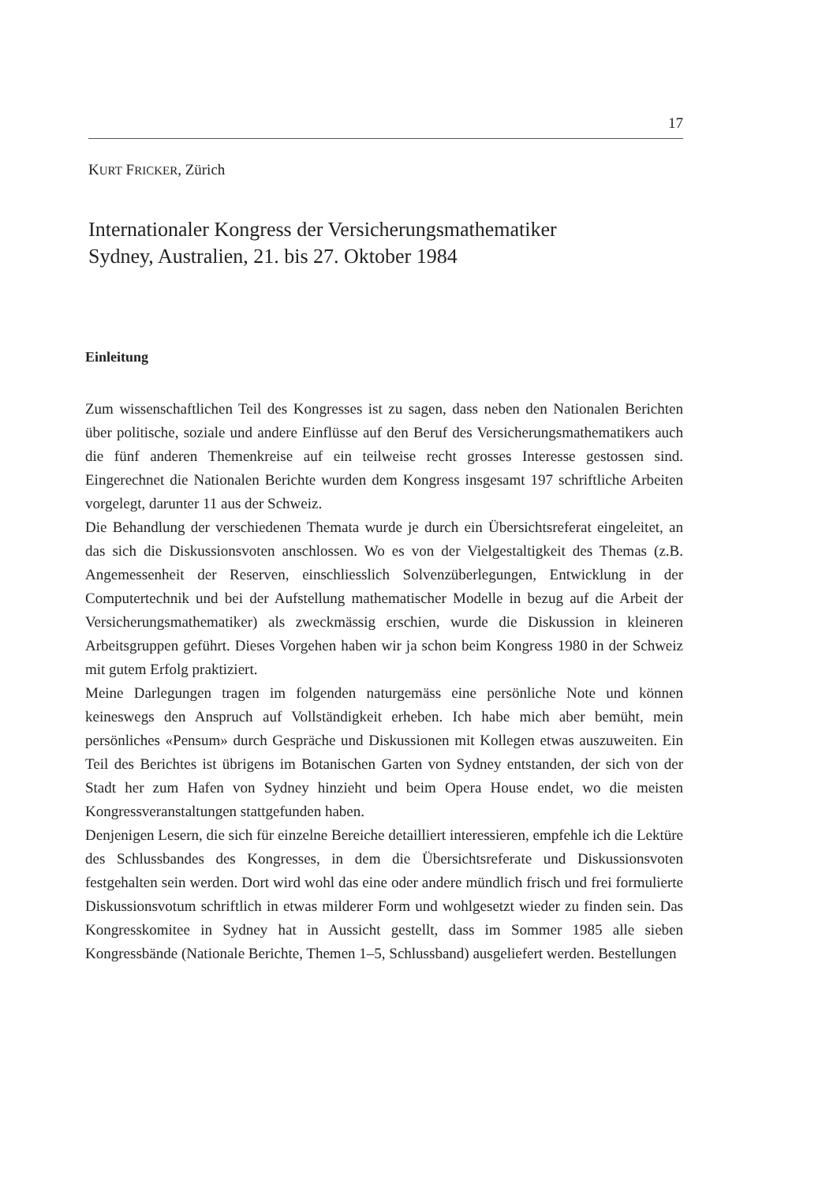17
KURT FRICKER, Zürich
Internationaler Kongress der Versicherungsmathematiker
Sydney, Australien, 21. bis 27. Oktober 1984
Einleitung
Zum wissenschaftlichen Teil des Kongresses ist zu sagen, dass neben den Nationalen Berichten über politische, soziale und andere Einflüsse auf den Beruf des Versicherungsmathematikers auch die fünf anderen Themenkreise auf ein teilweise recht grosses Interesse gestossen sind. Eingerechnet die Nationalen Berichte wurden dem Kongress insgesamt 197 schriftliche Arbeiten vorgelegt, darunter 11 aus der Schweiz.
Die Behandlung der verschiedenen Themata wurde je durch ein Übersichtsreferat eingeleitet, an das sich die Diskussionsvoten anschlossen. Wo es von der Vielgestaltigkeit des Themas (z.B. Angemessenheit der Reserven, einschliesslich Solvenzüberlegungen, Entwicklung in der Computertechnik und bei der Aufstellung mathematischer Modelle in bezug auf die Arbeit der Versicherungsmathematiker) als zweckmässig erschien, wurde die Diskussion in kleineren Arbeitsgruppen geführt. Dieses Vorgehen haben wir ja schon beim Kongress 1980 in der Schweiz mit gutem Erfolg praktiziert.
Meine Darlegungen tragen im folgenden naturgemäss eine persönliche Note und können keineswegs den Anspruch auf Vollständigkeit erheben. Ich habe mich aber bemüht, mein persönliches «Pensum» durch Gespräche und Diskussionen mit Kollegen etwas auszuweiten. Ein Teil des Berichtes ist übrigens im Botanischen Garten von Sydney entstanden, der sich von der Stadt her zum Hafen von Sydney hinzieht und beim Opera House endet, wo die meisten Kongressveranstaltungen stattgefunden haben.
Denjenigen Lesern, die sich für einzelne Bereiche detailliert interessieren, empfehle ich die Lektüre des Schlussbandes des Kongresses, in dem die Übersichtsreferate und Diskussionsvoten festgehalten sein werden. Dort wird wohl das eine oder andere mündlich frisch und frei formulierte Diskussionsvotum schriftlich in etwas milderer Form und wohlgesetzt wieder zu finden sein. Das Kongresskomitee in Sydney hat in Aussicht gestellt, dass im Sommer 1985 alle sieben Kongressbände (Nationale Berichte, Themen 1–5, Schlussband) ausgeliefert werden. Bestellungen